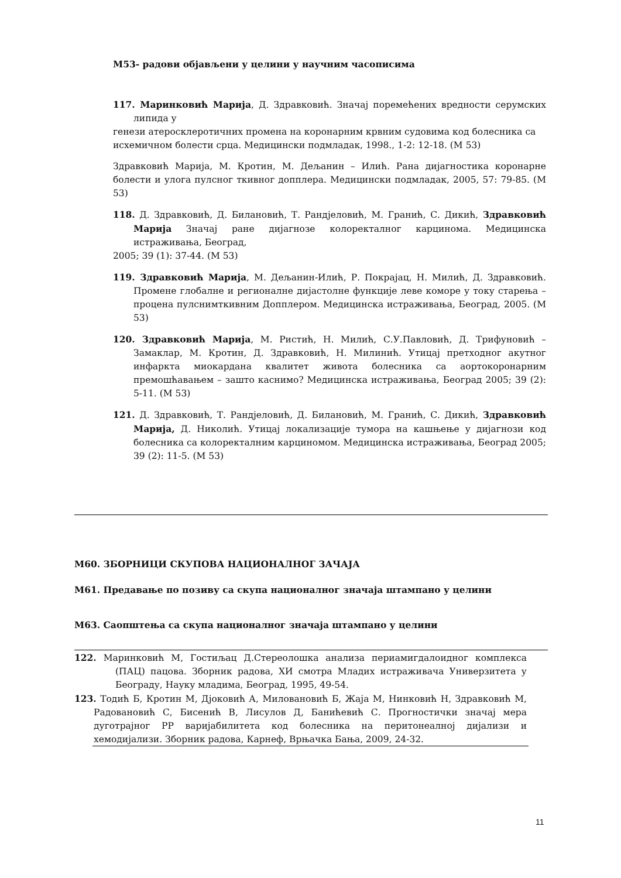М53- радови објављени у целини у научним часописима
117. Маринковић Марија, Д. Здравковић. Значај поремећених вредности серумских липида у
генези атеросклеротичних промена на коронарним крвним судовима код болесника са
исхемичном болести срца. Медицински подмладак, 1998., 1-2: 12-18. (М 53)
Здравковић Марија, М. Кротин, М. Дељанин – Илић. Рана дијагностика коронарне болести и улога пулсног ткивног допплера. Медицински подмладак, 2005, 57: 79-85. (М 53)
118. Д. Здравковић, Д. Билановић, Т. Рандјеловић, М. Гранић, С. Дикић, Здравковић Марија Значај ране дијагнозе колоректалног карцинома. Медицинска истраживања, Београд,
2005; 39 (1): 37-44. (М 53)
119. Здравковић Марија, М. Дељанин-Илић, Р. Покрајац, Н. Милић, Д. Здравковић. Промене глобалне и регионалне дијастолне функције леве коморе у току старења – процена пулснимткивним Допплером. Медицинска истраживања, Београд, 2005. (М 53)
120. Здравковић Марија, М. Ристић, Н. Милић, С.У.Павловић, Д. Трифуновић – Замаклар, М. Кротин, Д. Здравковић, Н. Милинић. Утицај претходног акутног инфаркта миокардана квалитет живота болесника са аортокоронарним премошћавањем – зашто каснимо? Медицинска истраживања, Београд 2005; 39 (2): 5-11. (М 53)
121. Д. Здравковић, Т. Рандјеловић, Д. Билановић, М. Гранић, С. Дикић, Здравковић Марија, Д. Николић. Утицај локализације тумора на кашњење у дијагнози код болесника са колоректалним карциномом. Медицинска истраживања, Београд 2005; 39 (2): 11-5. (М 53)
М60. ЗБОРНИЦИ СКУПОВА НАЦИОНАЛНОГ ЗАЧАЈА
М61. Предавање по позиву са скупа националног значаја штампано у целини
М63. Саопштења са скупа националног значаја штампано у целини
122. Маринковић М, Гостиљац Д.Стереолошка анализа периамигдалоидног комплекса (ПАЦ) пацова. Зборник радова, ХИ смотра Младих истраживача Универзитета у Београду, Науку младима, Београд, 1995, 49-54.
123. Тодић Б, Кротин М, Дјоковић А, Миловановић Б, Жаја М, Нинковић Н, Здравковић М, Радовановић С, Бисенић В, Лисулов Д, Банићевић С. Прогностички значај мера дуготрајног РР варијабилитета код болесника на перитонеалној дијализи и хемодијализи. Зборник радова, Карнеф, Врњачка Бања, 2009, 24-32.
11